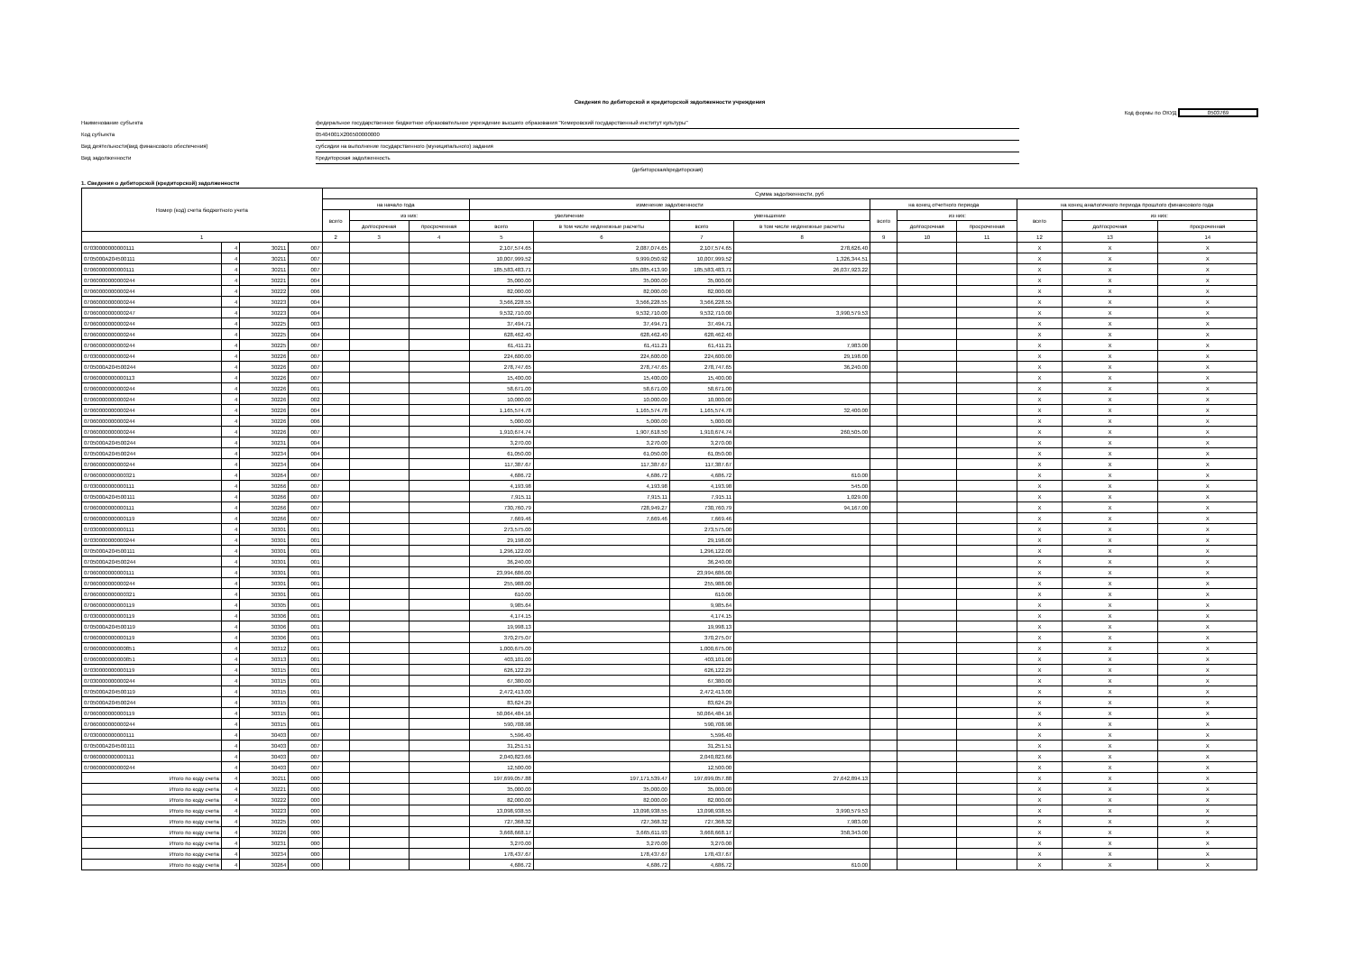Сведения по дебиторской и кредиторской задолженности учреждения
Код формы по ОКУД 0503769
| Наименование субъекта | федеральное государственное бюджетное образовательное учреждение высшего образования "Кемеровский государственный институт культуры" |
| Код субъекта | 05404001Х206500000000 |
| Вид деятельности(вид финансового обеспечения) | субсидии на выполнение государственного (муниципального) задания |
| Вид задолженности | Кредиторская задолженность |
| | (дебиторская/кредиторская) |
1. Сведения о дебиторской (кредиторской) задолженности
| Номер (код) счета бюджетного учета | | | | Сумма задолженности, руб | | | | | | | | | | | | |
| --- | --- | --- | --- | --- | --- | --- | --- | --- | --- | --- | --- | --- | --- | --- | --- | --- |
| | | | | на начало года | | | изменение задолженности | | | | на конец отчетного периода | | | на конец аналогичного периода прошлого финансового года | | |
| | | | | всего | из них: | | увеличение | | уменьшение | | всего | из них: | | всего | из них: | |
| | | | | | долгосрочная | просроченная | всего | в том числе неденежные расчеты | всего | в том числе неденежные расчеты | | долгосрочная | просроченная | | долгосрочная | просроченная |
| 1 | | | | 2 | 3 | 4 | 5 | 6 | 7 | 8 | 9 | 10 | 11 | 12 | 13 | 14 |
| 07030000000000111 | 4 | 30211 | 007 | | | | 2,107,574.65 | 2,087,074.65 | 2,107,574.65 | 278,626.40 | | | | X | X | X |
| 0705000A204500111 | 4 | 30211 | 007 | | | | 10,007,999.52 | 9,999,050.92 | 10,007,999.52 | 1,326,344.51 | | | | X | X | X |
| 07060000000000111 | 4 | 30211 | 007 | | | | 185,583,483.71 | 185,085,413.90 | 185,583,483.71 | 26,037,923.22 | | | | X | X | X |
| 07060000000000244 | 4 | 30221 | 004 | | | | 35,000.00 | 35,000.00 | 35,000.00 | | | | | X | X | X |
| 07060000000000244 | 4 | 30222 | 006 | | | | 82,000.00 | 82,000.00 | 82,000.00 | | | | | X | X | X |
| 07060000000000244 | 4 | 30223 | 004 | | | | 3,566,228.55 | 3,566,228.55 | 3,566,228.55 | | | | | X | X | X |
| 07060000000000247 | 4 | 30223 | 004 | | | | 9,532,710.00 | 9,532,710.00 | 9,532,710.00 | 3,990,579.53 | | | | X | X | X |
| 07060000000000244 | 4 | 30225 | 003 | | | | 37,494.71 | 37,494.71 | 37,494.71 | | | | | X | X | X |
| 07060000000000244 | 4 | 30225 | 004 | | | | 628,462.40 | 628,462.40 | 628,462.40 | | | | | X | X | X |
| 07060000000000244 | 4 | 30225 | 007 | | | | 61,411.21 | 61,411.21 | 61,411.21 | 7,983.00 | | | | X | X | X |
| 07030000000000244 | 4 | 30226 | 007 | | | | 224,600.00 | 224,600.00 | 224,600.00 | 29,198.00 | | | | X | X | X |
| 0705000A204500244 | 4 | 30226 | 007 | | | | 278,747.65 | 278,747.65 | 278,747.65 | 36,240.00 | | | | X | X | X |
| 07060000000000113 | 4 | 30226 | 007 | | | | 15,400.00 | 15,400.00 | 15,400.00 | | | | | X | X | X |
| 07060000000000244 | 4 | 30226 | 001 | | | | 58,671.00 | 58,671.00 | 58,671.00 | | | | | X | X | X |
| 07060000000000244 | 4 | 30226 | 002 | | | | 10,000.00 | 10,000.00 | 10,000.00 | | | | | X | X | X |
| 07060000000000244 | 4 | 30226 | 004 | | | | 1,165,574.78 | 1,165,574.78 | 1,165,574.78 | 32,400.00 | | | | X | X | X |
| 07060000000000244 | 4 | 30226 | 006 | | | | 5,000.00 | 5,000.00 | 5,000.00 | | | | | X | X | X |
| 07060000000000244 | 4 | 30226 | 007 | | | | 1,910,674.74 | 1,907,618.50 | 1,910,674.74 | 260,505.00 | | | | X | X | X |
| 0705000A204500244 | 4 | 30231 | 004 | | | | 3,270.00 | 3,270.00 | 3,270.00 | | | | | X | X | X |
| 0705000A204500244 | 4 | 30234 | 004 | | | | 61,050.00 | 61,050.00 | 61,050.00 | | | | | X | X | X |
| 07060000000000244 | 4 | 30234 | 004 | | | | 117,387.67 | 117,387.67 | 117,387.67 | | | | | X | X | X |
| 07060000000000321 | 4 | 30264 | 007 | | | | 4,686.72 | 4,686.72 | 4,686.72 | 610.00 | | | | X | X | X |
| 07030000000000111 | 4 | 30266 | 007 | | | | 4,193.98 | 4,193.98 | 4,193.98 | 545.00 | | | | X | X | X |
| 0705000A204500111 | 4 | 30266 | 007 | | | | 7,915.11 | 7,915.11 | 7,915.11 | 1,029.00 | | | | X | X | X |
| 07060000000000111 | 4 | 30266 | 007 | | | | 730,760.79 | 728,949.27 | 730,760.79 | 94,167.00 | | | | X | X | X |
| 07060000000000119 | 4 | 30266 | 007 | | | | 7,669.46 | 7,669.46 | 7,669.46 | | | | | X | X | X |
| 07030000000000111 | 4 | 30301 | 001 | | | | 273,575.00 | | 273,575.00 | | | | | X | X | X |
| 07030000000000244 | 4 | 30301 | 001 | | | | 29,198.00 | | 29,198.00 | | | | | X | X | X |
| 0705000A204500111 | 4 | 30301 | 001 | | | | 1,296,122.00 | | 1,296,122.00 | | | | | X | X | X |
| 0705000A204500244 | 4 | 30301 | 001 | | | | 36,240.00 | | 36,240.00 | | | | | X | X | X |
| 07060000000000111 | 4 | 30301 | 001 | | | | 23,994,686.00 | | 23,994,686.00 | | | | | X | X | X |
| 07060000000000244 | 4 | 30301 | 001 | | | | 255,988.00 | | 255,988.00 | | | | | X | X | X |
| 07060000000000321 | 4 | 30301 | 001 | | | | 610.00 | | 610.00 | | | | | X | X | X |
| 07060000000000119 | 4 | 30305 | 001 | | | | 9,985.64 | | 9,985.64 | | | | | X | X | X |
| 07030000000000119 | 4 | 30306 | 001 | | | | 4,174.15 | | 4,174.15 | | | | | X | X | X |
| 0705000A204500119 | 4 | 30306 | 001 | | | | 19,998.13 | | 19,998.13 | | | | | X | X | X |
| 07060000000000119 | 4 | 30306 | 001 | | | | 370,275.07 | | 370,275.07 | | | | | X | X | X |
| 07060000000000851 | 4 | 30312 | 001 | | | | 1,000,675.00 | | 1,000,675.00 | | | | | X | X | X |
| 07060000000000851 | 4 | 30313 | 001 | | | | 403,101.00 | | 403,101.00 | | | | | X | X | X |
| 07030000000000119 | 4 | 30315 | 001 | | | | 626,122.29 | | 626,122.29 | | | | | X | X | X |
| 07030000000000244 | 4 | 30315 | 001 | | | | 67,380.00 | | 67,380.00 | | | | | X | X | X |
| 0705000A204500119 | 4 | 30315 | 001 | | | | 2,472,413.00 | | 2,472,413.00 | | | | | X | X | X |
| 0705000A204500244 | 4 | 30315 | 001 | | | | 83,624.29 | | 83,624.29 | | | | | X | X | X |
| 07060000000000119 | 4 | 30315 | 001 | | | | 50,064,484.16 | | 50,064,484.16 | | | | | X | X | X |
| 07060000000000244 | 4 | 30315 | 001 | | | | 590,708.98 | | 590,708.98 | | | | | X | X | X |
| 07030000000000111 | 4 | 30403 | 007 | | | | 5,596.40 | | 5,596.40 | | | | | X | X | X |
| 0705000A204500111 | 4 | 30403 | 007 | | | | 31,251.51 | | 31,251.51 | | | | | X | X | X |
| 07060000000000111 | 4 | 30403 | 007 | | | | 2,040,823.66 | | 2,040,823.66 | | | | | X | X | X |
| 07060000000000244 | 4 | 30403 | 007 | | | | 12,500.00 | | 12,500.00 | | | | | X | X | X |
| Итого по коду счета | 4 | 30211 | 000 | | | | 197,699,057.88 | 197,171,539.47 | 197,699,057.88 | 27,642,894.13 | | | | X | X | X |
| Итого по коду счета | 4 | 30221 | 000 | | | | 35,000.00 | 35,000.00 | 35,000.00 | | | | | X | X | X |
| Итого по коду счета | 4 | 30222 | 000 | | | | 82,000.00 | 82,000.00 | 82,000.00 | | | | | X | X | X |
| Итого по коду счета | 4 | 30223 | 000 | | | | 13,098,938.55 | 13,098,938.55 | 13,098,938.55 | 3,990,579.53 | | | | X | X | X |
| Итого по коду счета | 4 | 30225 | 000 | | | | 727,368.32 | 727,368.32 | 727,368.32 | 7,983.00 | | | | X | X | X |
| Итого по коду счета | 4 | 30226 | 000 | | | | 3,668,668.17 | 3,665,611.93 | 3,668,668.17 | 358,343.00 | | | | X | X | X |
| Итого по коду счета | 4 | 30231 | 000 | | | | 3,270.00 | 3,270.00 | 3,270.00 | | | | | X | X | X |
| Итого по коду счета | 4 | 30234 | 000 | | | | 178,437.67 | 178,437.67 | 178,437.67 | | | | | X | X | X |
| Итого по коду счета | 4 | 30264 | 000 | | | | 4,686.72 | 4,686.72 | 4,686.72 | 610.00 | | | | X | X | X |